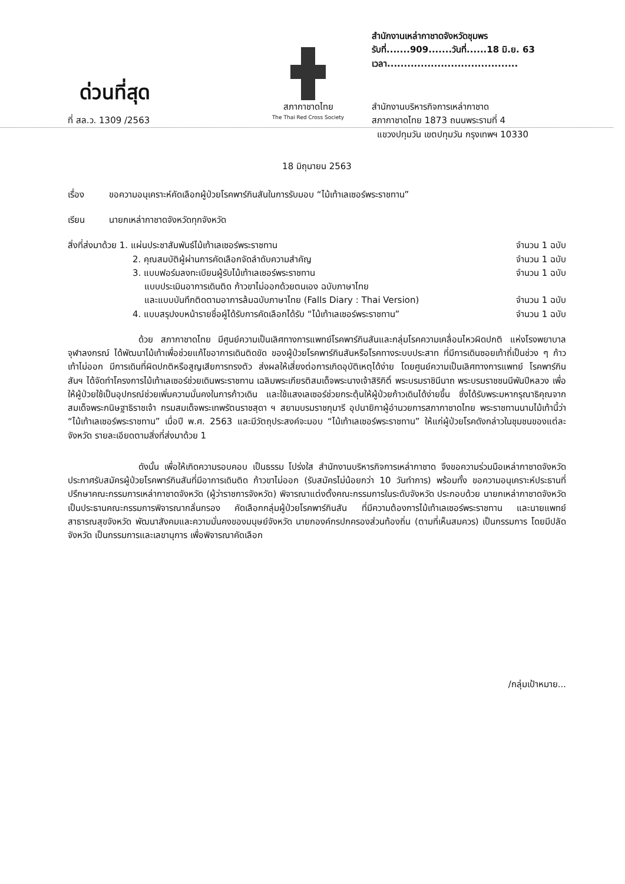ด่วนที่สุด
ที่ สล.ว. 1309 /2563
สภากาชาดไทย
The Thai Red Cross Society
สำนักงานเหล่ากาชาดจังหวัดชุมพร
รับที่.......909.......วันที่......18 มิ.ย. 63
เวลา.......................................
สำนักงานบริหารกิจการเหล่ากาชาด
สภากาชาดไทย 1873 ถนนพระรามที่ 4
แขวงปทุมวัน เขตปทุมวัน กรุงเทพฯ 10330
18 มิถุนายน 2563
เรื่อง ขอความอนุเคราะห์คัดเลือกผู้ป่วยโรคพาร์กินสันในการรับมอบ “ไม้เท้าเลเซอร์พระราชทาน”
เรียน นายกเหล่ากาชาดจังหวัดทุกจังหวัด
สิ่งที่ส่งมาด้วย 1. แผ่นประชาสัมพันธ์ไม้เท้าเลเซอร์พระราชทาน จำนวน 1 ฉบับ
2. คุณสมบัติผู้ผ่านการคัดเลือกจัดลำดับความสำคัญ จำนวน 1 ฉบับ
3. แบบฟอร์มลงทะเบียนผู้รับไม้เท้าเลเซอร์พระราชทาน จำนวน 1 ฉบับ
แบบประเมินอาการเดินติด ก้าวขาไม่ออกด้วยตนเอง ฉบับภาษาไทย
และแบบบันทึกติดตามอาการล้มฉบับภาษาไทย (Falls Diary : Thai Version) จำนวน 1 ฉบับ
4. แบบสรุปงบหน้ารายชื่อผู้ได้รับการคัดเลือกได้รับ “ไม้เท้าเลเซอร์พระราชทาน” จำนวน 1 ฉบับ
ด้วย สภากาชาดไทย มีศูนย์ความเป็นเลิศทางการแพทย์โรคพาร์กินสันและกลุ่มโรคความเคลื่อนไหวผิดปกติ แห่งโรงพยาบาลจุฬาลงกรณ์ ได้พัฒนาไม้เท้าเพื่อช่วยแก้ไขอาการเดินติดขัด ของผู้ป่วยโรคพาร์กินสันหรือโรคทางระบบประสาท ที่มีการเดินซอยเท้าถี่เป็นช่วง ๆ ก้าวเท้าไม่ออก มีการเดินที่ผิดปกติหรือสูญเสียการทรงตัว ส่งผลให้เสี่ยงต่อการเกิดอุบัติเหตุได้ง่าย โดยศูนย์ความเป็นเลิศทางการแพทย์ โรคพาร์กินสันฯ ได้จัดทำโครงการไม้เท้าเลเซอร์ช่วยเดินพระราชทาน เฉลิมพระเกียรติสมเด็จพระนางเจ้าสิริกิติ์ พระบรมราชินีนาถ พระบรมราชชนนีพันปีหลวง เพื่อให้ผู้ป่วยใช้เป็นอุปกรณ์ช่วยเพิ่มความมั่นคงในการก้าวเดิน และใช้แสงเลเซอร์ช่วยกระตุ้นให้ผู้ป่วยก้าวเดินได้ง่ายขึ้น ซึ่งได้รับพระมหากรุณาธิคุณจาก สมเด็จพระกนิษฐาธิราชเจ้า กรมสมเด็จพระเทพรัตนราชสุดา ฯ สยามบรมราชกุมารี อุปนายิกาผู้อำนวยการสภากาชาดไทย พระราชทานนามไม้เท้านี้ว่า “ไม้เท้าเลเซอร์พระราชทาน” เมื่อปี พ.ศ. 2563 และมีวัตถุประสงค์จะมอบ “ไม้เท้าเลเซอร์พระราชทาน” ให้แก่ผู้ป่วยโรคดังกล่าวในชุมชนของแต่ละจังหวัด รายละเอียดตามสิ่งที่ส่งมาด้วย 1
ดังนั้น เพื่อให้เกิดความรอบคอบ เป็นธรรม โปร่งใส สำนักงานบริหารกิจการเหล่ากาชาด จึงขอความร่วมมือเหล่ากาชาดจังหวัด ประกาศรับสมัครผู้ป่วยโรคพาร์กินสันที่มีอาการเดินติด ก้าวขาไม่ออก (รับสมัครไม่น้อยกว่า 10 วันทำการ) พร้อมทั้ง ขอความอนุเคราะห์ประธานที่ปรึกษาคณะกรรมการเหล่ากาชาดจังหวัด (ผู้ว่าราชการจังหวัด) พิจารณาแต่งตั้งคณะกรรมการในระดับจังหวัด ประกอบด้วย นายกเหล่ากาชาดจังหวัด เป็นประธานคณะกรรมการพิจารณากลั่นกรอง คัดเลือกกลุ่มผู้ป่วยโรคพาร์กินสัน ที่มีความต้องการไม้เท้าเลเซอร์พระราชทาน และนายแพทย์สาธารณสุขจังหวัด พัฒนาสังคมและความมั่นคงของมนุษย์จังหวัด นายกองค์กรปกครองส่วนท้องถิ่น (ตามที่เห็นสมควร) เป็นกรรมการ โดยมีปลัดจังหวัด เป็นกรรมการและเลขานุการ เพื่อพิจารณาคัดเลือก
/กลุ่มเป้าหมาย...